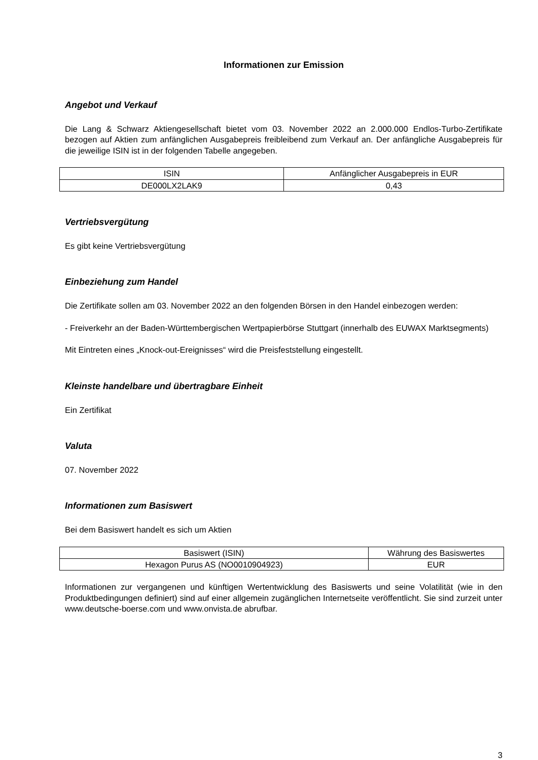Informationen zur Emission
Angebot und Verkauf
Die Lang & Schwarz Aktiengesellschaft bietet vom 03. November 2022 an 2.000.000 Endlos-Turbo-Zertifikate bezogen auf Aktien zum anfänglichen Ausgabepreis freibleibend zum Verkauf an. Der anfängliche Ausgabepreis für die jeweilige ISIN ist in der folgenden Tabelle angegeben.
| ISIN | Anfänglicher Ausgabepreis in EUR |
| --- | --- |
| DE000LX2LAK9 | 0,43 |
Vertriebsvergütung
Es gibt keine Vertriebsvergütung
Einbeziehung zum Handel
Die Zertifikate sollen am 03. November 2022 an den folgenden Börsen in den Handel einbezogen werden:
- Freiverkehr an der Baden-Württembergischen Wertpapierbörse Stuttgart (innerhalb des EUWAX Marktsegments)
Mit Eintreten eines „Knock-out-Ereignisses“ wird die Preisfeststellung eingestellt.
Kleinste handelbare und übertragbare Einheit
Ein Zertifikat
Valuta
07. November 2022
Informationen zum Basiswert
Bei dem Basiswert handelt es sich um Aktien
| Basiswert (ISIN) | Währung des Basiswertes |
| --- | --- |
| Hexagon Purus AS (NO0010904923) | EUR |
Informationen zur vergangenen und künftigen Wertentwicklung des Basiswerts und seine Volatilität (wie in den Produktbedingungen definiert) sind auf einer allgemein zugänglichen Internetseite veröffentlicht. Sie sind zurzeit unter www.deutsche-boerse.com und www.onvista.de abrufbar.
3